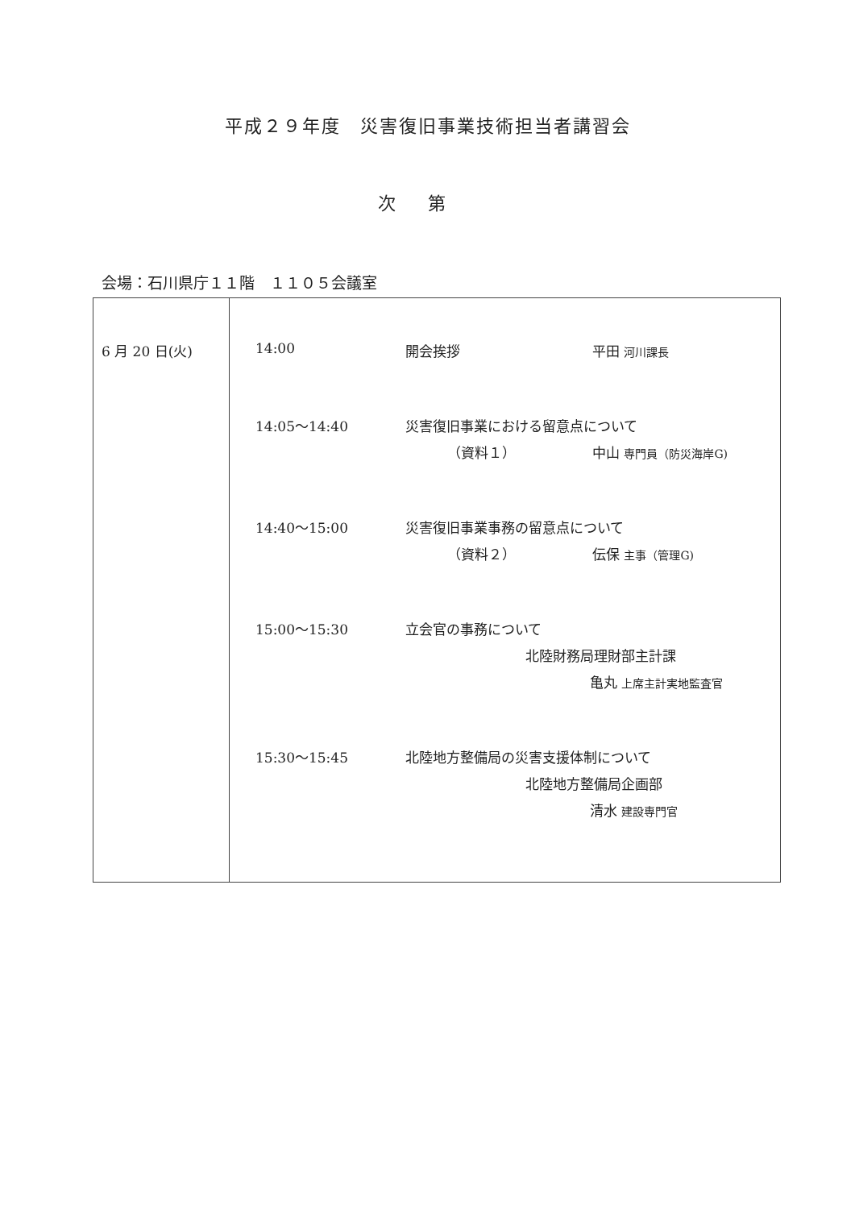平成２９年度　災害復旧事業技術担当者講習会
次第
会場：石川県庁１１階　１１０５会議室
| 6 月 20 日(火) | 14:00 開会挨拶 平田 河川課長 14:05～14:40 災害復旧事業における留意点について （資料１） 中山 専門員（防災海岸G) 14:40～15:00 災害復旧事業事務の留意点について （資料２） 伝保 主事（管理G) 15:00～15:30 立会官の事務について 北陸財務局理財部主計課 亀丸 上席主計実地監査官 15:30～15:45 北陸地方整備局の災害支援体制について 北陸地方整備局企画部 清水 建設専門官 |